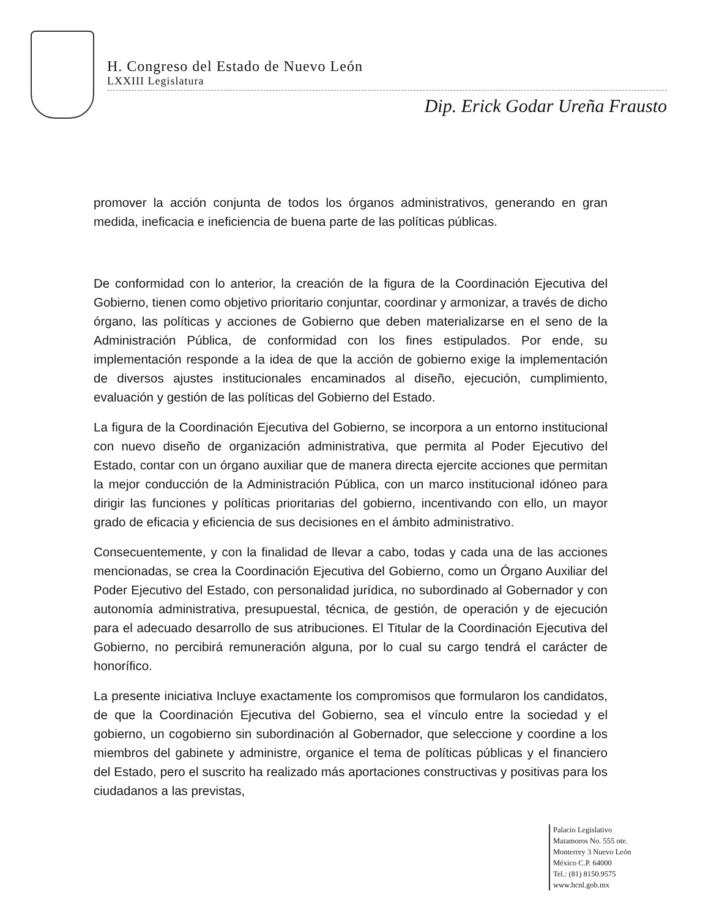H. Congreso del Estado de Nuevo León
LXXIII Legislatura
Dip. Erick Godar Ureña Frausto
promover la acción conjunta de todos los órganos administrativos, generando en gran medida, ineficacia e ineficiencia de buena parte de las políticas públicas.
De conformidad con lo anterior, la creación de la figura de la Coordinación Ejecutiva del Gobierno, tienen como objetivo prioritario conjuntar, coordinar y armonizar, a través de dicho órgano, las políticas y acciones de Gobierno que deben materializarse en el seno de la Administración Pública, de conformidad con los fines estipulados. Por ende, su implementación responde a la idea de que la acción de gobierno exige la implementación de diversos ajustes institucionales encaminados al diseño, ejecución, cumplimiento, evaluación y gestión de las políticas del Gobierno del Estado.
La figura de la Coordinación Ejecutiva del Gobierno, se incorpora a un entorno institucional con nuevo diseño de organización administrativa, que permita al Poder Ejecutivo del Estado, contar con un órgano auxiliar que de manera directa ejercite acciones que permitan la mejor conducción de la Administración Pública, con un marco institucional idóneo para dirigir las funciones y políticas prioritarias del gobierno, incentivando con ello, un mayor grado de eficacia y eficiencia de sus decisiones en el ámbito administrativo.
Consecuentemente, y con la finalidad de llevar a cabo, todas y cada una de las acciones mencionadas, se crea la Coordinación Ejecutiva del Gobierno, como un Órgano Auxiliar del Poder Ejecutivo del Estado, con personalidad jurídica, no subordinado al Gobernador y con autonomía administrativa, presupuestal, técnica, de gestión, de operación y de ejecución para el adecuado desarrollo de sus atribuciones. El Titular de la Coordinación Ejecutiva del Gobierno, no percibirá remuneración alguna, por lo cual su cargo tendrá el carácter de honorífico.
La presente iniciativa Incluye exactamente los compromisos que formularon los candidatos, de que la Coordinación Ejecutiva del Gobierno, sea el vínculo entre la sociedad y el gobierno, un cogobierno sin subordinación al Gobernador, que seleccione y coordine a los miembros del gabinete y administre, organice el tema de políticas públicas y el financiero del Estado, pero el suscrito ha realizado más aportaciones constructivas y positivas para los ciudadanos a las previstas,
Palacio Legislativo
Matamoros No. 555 ote.
Monterrey 3 Nuevo León
México C.P. 64000
Tel.: (81) 8150.9575
www.hcnl.gob.mx